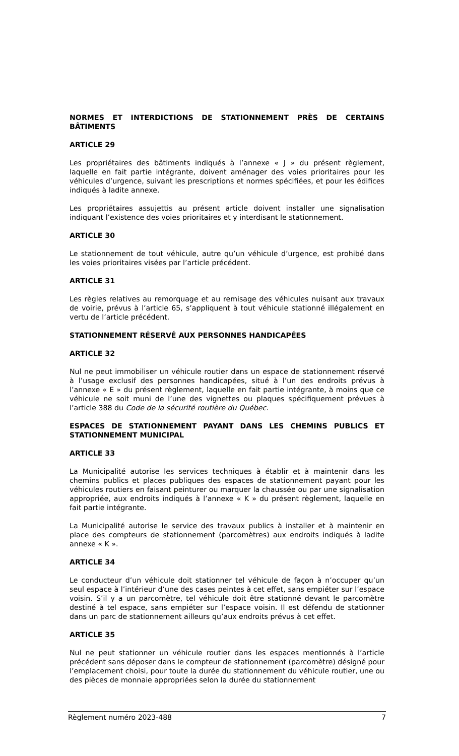NORMES ET INTERDICTIONS DE STATIONNEMENT PRÈS DE CERTAINS BÂTIMENTS
ARTICLE 29
Les propriétaires des bâtiments indiqués à l’annexe « J » du présent règlement, laquelle en fait partie intégrante, doivent aménager des voies prioritaires pour les véhicules d’urgence, suivant les prescriptions et normes spécifiées, et pour les édifices indiqués à ladite annexe.
Les propriétaires assujettis au présent article doivent installer une signalisation indiquant l’existence des voies prioritaires et y interdisant le stationnement.
ARTICLE 30
Le stationnement de tout véhicule, autre qu’un véhicule d’urgence, est prohibé dans les voies prioritaires visées par l’article précédent.
ARTICLE 31
Les règles relatives au remorquage et au remisage des véhicules nuisant aux travaux de voirie, prévus à l’article 65, s’appliquent à tout véhicule stationné illégalement en vertu de l’article précédent.
STATIONNEMENT RÉSERVÉ AUX PERSONNES HANDICAPÉES
ARTICLE 32
Nul ne peut immobiliser un véhicule routier dans un espace de stationnement réservé à l’usage exclusif des personnes handicapées, situé à l’un des endroits prévus à l’annexe « E » du présent règlement, laquelle en fait partie intégrante, à moins que ce véhicule ne soit muni de l’une des vignettes ou plaques spécifiquement prévues à l’article 388 du Code de la sécurité routière du Québec.
ESPACES DE STATIONNEMENT PAYANT DANS LES CHEMINS PUBLICS ET STATIONNEMENT MUNICIPAL
ARTICLE 33
La Municipalité autorise les services techniques à établir et à maintenir dans les chemins publics et places publiques des espaces de stationnement payant pour les véhicules routiers en faisant peinturer ou marquer la chaussée ou par une signalisation appropriée, aux endroits indiqués à l’annexe « K » du présent règlement, laquelle en fait partie intégrante.
La Municipalité autorise le service des travaux publics à installer et à maintenir en place des compteurs de stationnement (parcomètres) aux endroits indiqués à ladite annexe « K ».
ARTICLE 34
Le conducteur d’un véhicule doit stationner tel véhicule de façon à n’occuper qu’un seul espace à l’intérieur d’une des cases peintes à cet effet, sans empiéter sur l’espace voisin. S’il y a un parcomètre, tel véhicule doit être stationné devant le parcomètre destiné à tel espace, sans empiéter sur l’espace voisin. Il est défendu de stationner dans un parc de stationnement ailleurs qu’aux endroits prévus à cet effet.
ARTICLE 35
Nul ne peut stationner un véhicule routier dans les espaces mentionnés à l’article précédent sans déposer dans le compteur de stationnement (parcomètre) désigné pour l’emplacement choisi, pour toute la durée du stationnement du véhicule routier, une ou des pièces de monnaie appropriées selon la durée du stationnement
Règlement numéro 2023-488 7